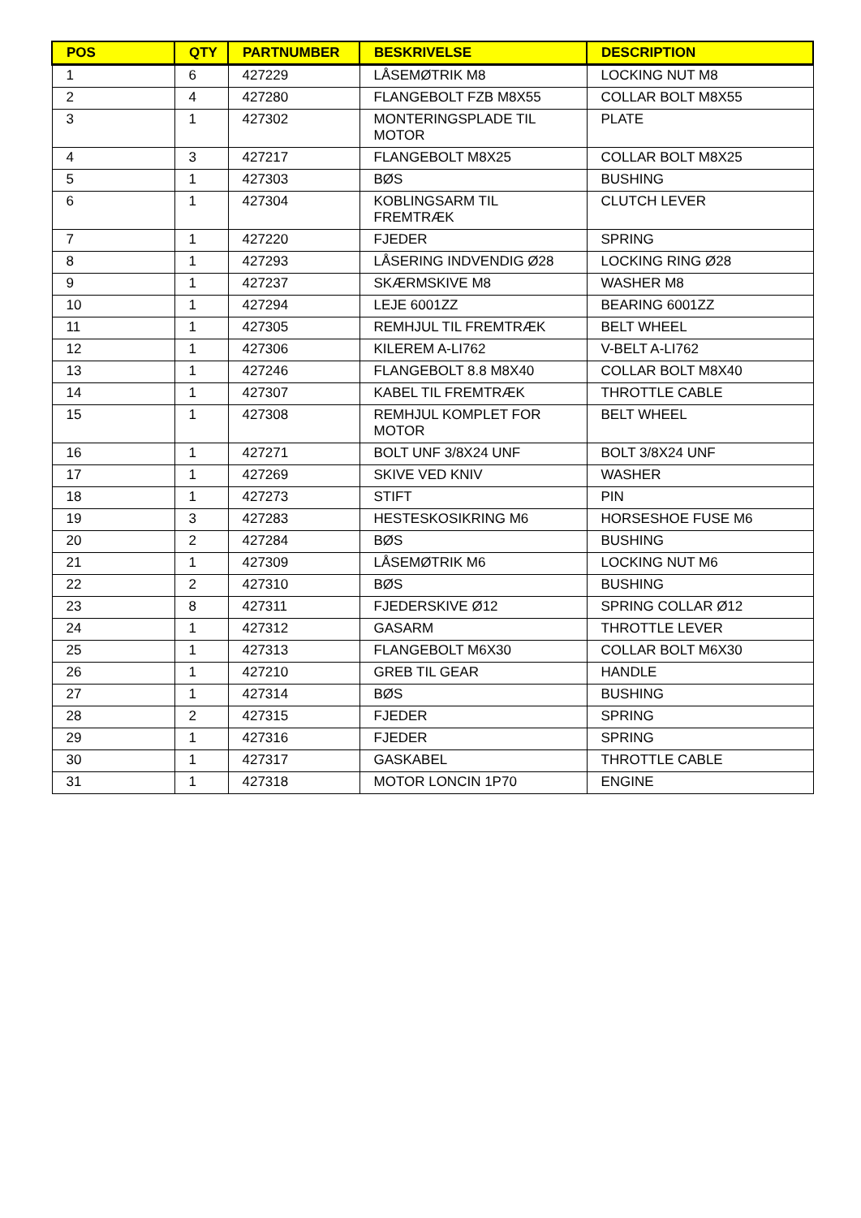| POS | QTY | PARTNUMBER | BESKRIVELSE | DESCRIPTION |
| --- | --- | --- | --- | --- |
| 1 | 6 | 427229 | LÅSEMØTRIK M8 | LOCKING NUT M8 |
| 2 | 4 | 427280 | FLANGEBOLT FZB M8X55 | COLLAR BOLT M8X55 |
| 3 | 1 | 427302 | MONTERINGSPLADE TIL MOTOR | PLATE |
| 4 | 3 | 427217 | FLANGEBOLT M8X25 | COLLAR BOLT M8X25 |
| 5 | 1 | 427303 | BØS | BUSHING |
| 6 | 1 | 427304 | KOBLINGSARM TIL FREMTRÆK | CLUTCH LEVER |
| 7 | 1 | 427220 | FJEDER | SPRING |
| 8 | 1 | 427293 | LÅSERING INDVENDIG Ø28 | LOCKING RING Ø28 |
| 9 | 1 | 427237 | SKÆRMSKIVE M8 | WASHER M8 |
| 10 | 1 | 427294 | LEJE 6001ZZ | BEARING 6001ZZ |
| 11 | 1 | 427305 | REMHJUL TIL FREMTRÆK | BELT WHEEL |
| 12 | 1 | 427306 | KILEREM A-LI762 | V-BELT A-LI762 |
| 13 | 1 | 427246 | FLANGEBOLT 8.8 M8X40 | COLLAR BOLT M8X40 |
| 14 | 1 | 427307 | KABEL TIL FREMTRÆK | THROTTLE CABLE |
| 15 | 1 | 427308 | REMHJUL KOMPLET FOR MOTOR | BELT WHEEL |
| 16 | 1 | 427271 | BOLT UNF 3/8X24 UNF | BOLT 3/8X24 UNF |
| 17 | 1 | 427269 | SKIVE VED KNIV | WASHER |
| 18 | 1 | 427273 | STIFT | PIN |
| 19 | 3 | 427283 | HESTESKOSIKRING M6 | HORSESHOE FUSE M6 |
| 20 | 2 | 427284 | BØS | BUSHING |
| 21 | 1 | 427309 | LÅSEMØTRIK M6 | LOCKING NUT M6 |
| 22 | 2 | 427310 | BØS | BUSHING |
| 23 | 8 | 427311 | FJEDERSKIVE Ø12 | SPRING COLLAR Ø12 |
| 24 | 1 | 427312 | GASARM | THROTTLE LEVER |
| 25 | 1 | 427313 | FLANGEBOLT M6X30 | COLLAR BOLT M6X30 |
| 26 | 1 | 427210 | GREB TIL GEAR | HANDLE |
| 27 | 1 | 427314 | BØS | BUSHING |
| 28 | 2 | 427315 | FJEDER | SPRING |
| 29 | 1 | 427316 | FJEDER | SPRING |
| 30 | 1 | 427317 | GASKABEL | THROTTLE CABLE |
| 31 | 1 | 427318 | MOTOR LONCIN 1P70 | ENGINE |